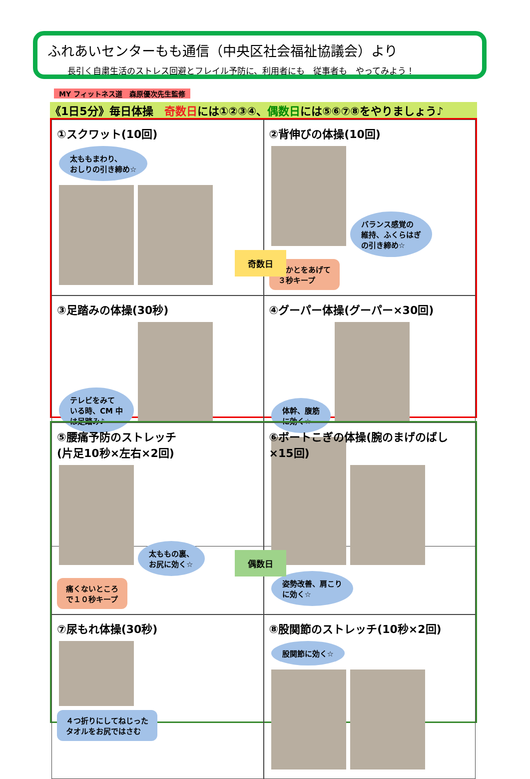ふれあいセンターもも通信（中央区社会福祉協議会）より
長引く自粛生活のストレス回避とフレイル予防に、利用者にも　従事者も　やってみよう！
MY フィットネス道　森原優次先生監修
《1日5分》毎日体操　奇数日には①②③④、偶数日には⑤⑥⑦⑧をやりましょう♪
①スクワット(10回)
太ももまわり、
おしりの引き締め☆
②背伸びの体操(10回)
バランス感覚の
維持、ふくらはぎ
の引き締め☆ かかとをあげて
３秒キープ
③足踏みの体操(30秒)
テレビをみて
いる時、CM 中
は足踏み♪
④グーパー体操(グーパー×30回)
体幹、腹筋
に効く☆
奇数日
⑤腰痛予防のストレッチ
(片足10秒×左右×2回)
太ももの裏、
お尻に効く☆ 痛くないところ
で１０秒キープ
⑥ボートこぎの体操(腕のまげのばし×15回)
姿勢改善、肩こり
に効く☆
⑦尿もれ体操(30秒)
４つ折りにしてねじった
タオルをお尻ではさむ
⑧股関節のストレッチ(10秒×2回)
股関節に効く☆
偶数日